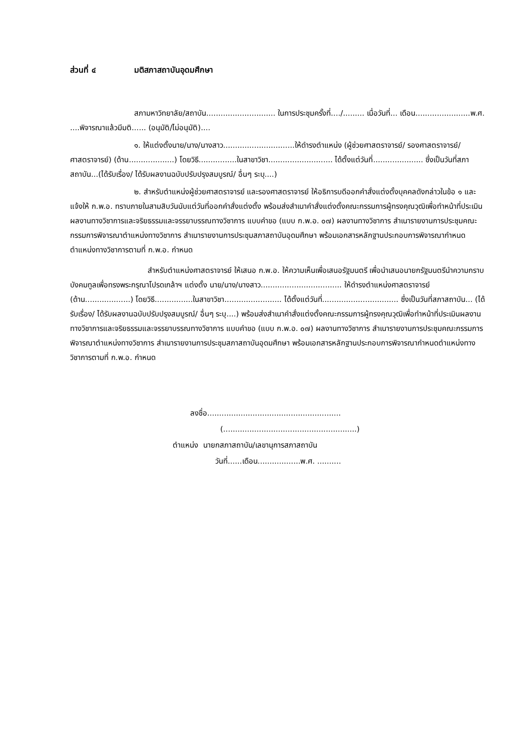ส่วนที่ ๔ มติสภาสถาบันอุดมศึกษา
สภามหาวิทยาลัย/สถาบัน............................. ในการประชุมครั้งที่..../......... เมื่อวันที่... เดือน.......................พ.ศ. ....พิจารณาแล้วมีมติ...... (อนุมัติ/ไม่อนุมัติ)....
๑. ให้แต่งตั้งนาย/นาง/นางสาว..............................ให้ดำรงตำแหน่ง (ผู้ช่วยศาสตราจารย์/ รองศาสตราจารย์/ ศาสตราจารย์) (ด้าน...................) โดยวิธี................ในสาขาวิชา........................... ได้ตั้งแต่วันที่..................... ซึ่งเป็นวันที่สภาสถาบัน...(ได้รับเรื่อง/ ได้รับผลงานฉบับปรับปรุงสมบูรณ์/ อื่นๆ ระบุ....)
๒. สำหรับตำแหน่งผู้ช่วยศาสตราจารย์ และรองศาสตราจารย์ ให้อธิการบดีออกคำสั่งแต่งตั้งบุคคลดังกล่าวในข้อ ๑ และแจ้งให้ ก.พ.อ. ทราบภายในสามสิบวันนับแต่วันที่ออกคำสั่งแต่งตั้ง พร้อมส่งสำเนาคำสั่งแต่งตั้งคณะกรรมการผู้ทรงคุณวุฒิเพื่อทำหน้าที่ประเมินผลงานทางวิชาการและจริยธรรมและจรรยาบรรณทางวิชาการ แบบคำขอ (แบบ ก.พ.อ. ๐๗) ผลงานทางวิชาการ สำเนารายงานการประชุมคณะกรรมการพิจารณาตำแหน่งทางวิชาการ สำเนารายงานการประชุมสภาสถาบันอุดมศึกษา พร้อมเอกสารหลักฐานประกอบการพิจารณากำหนดตำแหน่งทางวิชาการตามที่ ก.พ.อ. กำหนด
สำหรับตำแหน่งศาสตราจารย์ ให้เสนอ ก.พ.อ. ให้ความเห็นเพื่อเสนอรัฐมนตรี เพื่อนำเสนอนายกรัฐมนตรีนำความกราบบังคมทูลเพื่อทรงพระกรุณาโปรดเกล้าฯ แต่งตั้ง นาย/นาง/นางสาว.................................. ให้ดำรงตำแหน่งศาสตราจารย์ (ด้าน...................) โดยวิธี................ในสาขาวิชา........................ ได้ตั้งแต่วันที่................................ ซึ่งเป็นวันที่สภาสถาบัน... (ได้รับเรื่อง/ ได้รับผลงานฉบับปรับปรุงสมบูรณ์/ อื่นๆ ระบุ....) พร้อมส่งสำเนาคำสั่งแต่งตั้งคณะกรรมการผู้ทรงคุณวุฒิเพื่อทำหน้าที่ประเมินผลงานทางวิชาการและจริยธรรมและจรรยาบรรณทางวิชาการ แบบคำขอ (แบบ ก.พ.อ. ๐๗) ผลงานทางวิชาการ สำเนารายงานการประชุมคณะกรรมการพิจารณาตำแหน่งทางวิชาการ สำเนารายงานการประชุมสภาสถาบันอุดมศึกษา พร้อมเอกสารหลักฐานประกอบการพิจารณากำหนดตำแหน่งทางวิชาการตามที่ ก.พ.อ. กำหนด
ลงชื่อ........................................................
(........................................................)
ตำแหน่ง นายกสภาสถาบัน/เลขานุการสภาสถาบัน
วันที่......เดือน..................พ.ศ. ..........